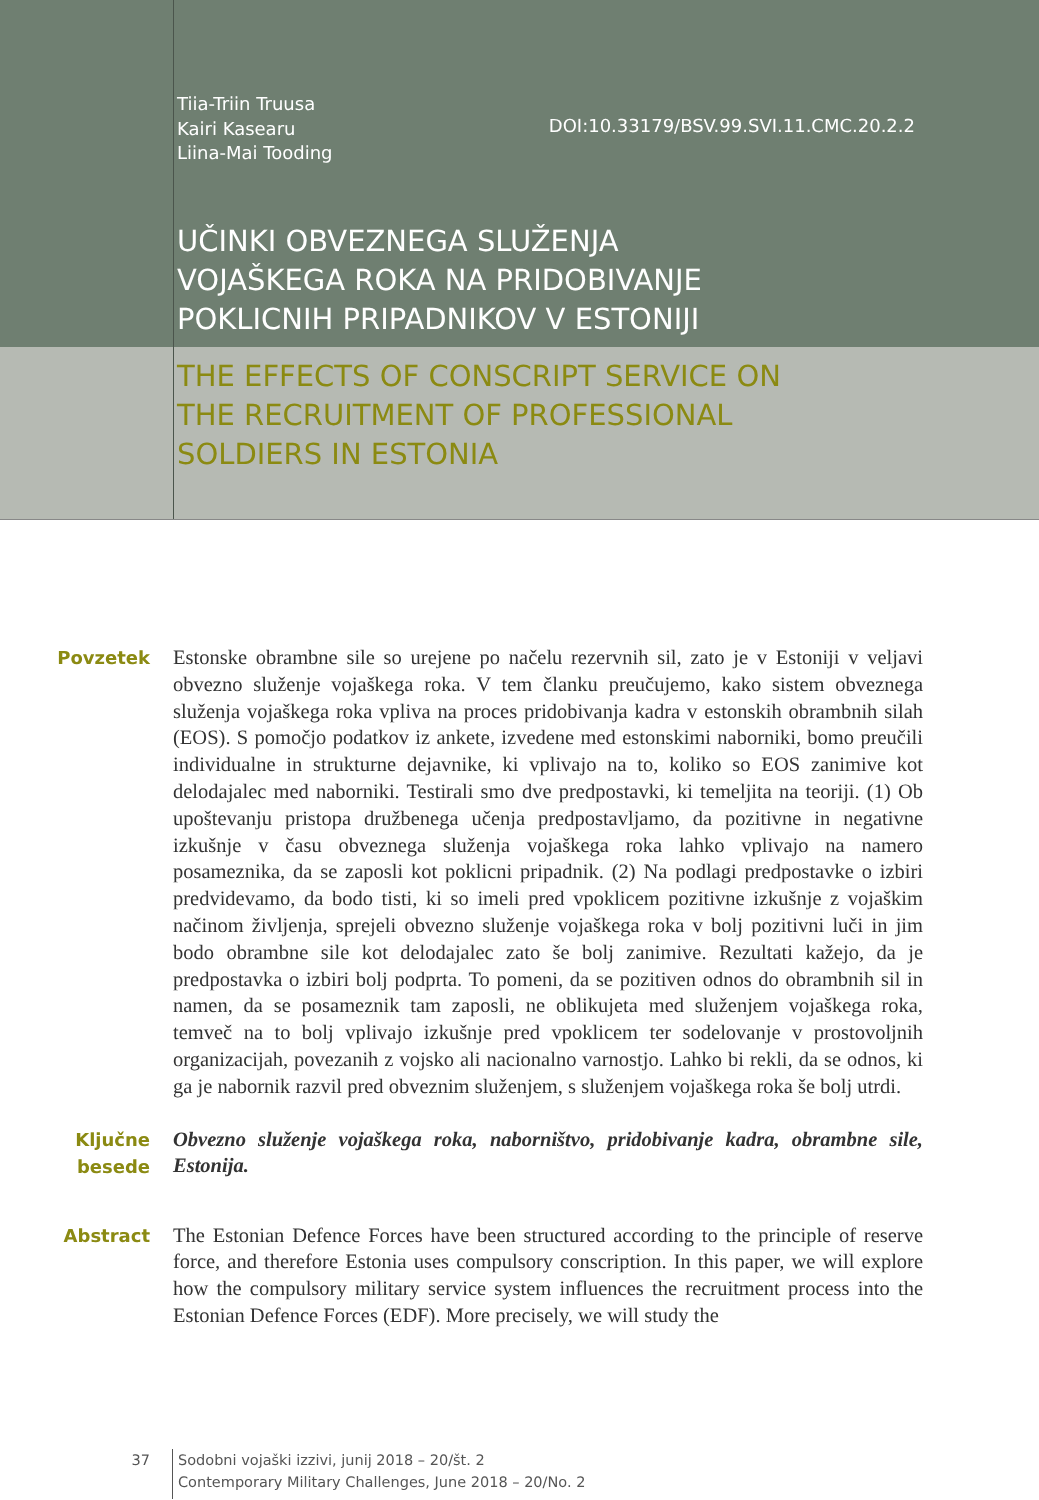Tiia-Triin Truusa
Kairi Kasearu
Liina-Mai Tooding
DOI:10.33179/BSV.99.SVI.11.CMC.20.2.2
UČINKI OBVEZNEGA SLUŽENJA
VOJAŠKEGA ROKA NA PRIDOBIVANJE
POKLICNIH PRIPADNIKOV V ESTONIJI
THE EFFECTS OF CONSCRIPT SERVICE ON
THE RECRUITMENT OF PROFESSIONAL
SOLDIERS IN ESTONIA
Povzetek
Estonske obrambne sile so urejene po načelu rezervnih sil, zato je v Estoniji v veljavi obvezno služenje vojaškega roka. V tem članku preučujemo, kako sistem obveznega služenja vojaškega roka vpliva na proces pridobivanja kadra v estonskih obrambnih silah (EOS). S pomočjo podatkov iz ankete, izvedene med estonskimi naborniki, bomo preučili individualne in strukturne dejavnike, ki vplivajo na to, koliko so EOS zanimive kot delodajalec med naborniki. Testirali smo dve predpostavki, ki temeljita na teoriji. (1) Ob upoštevanju pristopa družbenega učenja predpostavljamo, da pozitivne in negativne izkušnje v času obveznega služenja vojaškega roka lahko vplivajo na namero posameznika, da se zaposli kot poklicni pripadnik. (2) Na podlagi predpostavke o izbiri predvidevamo, da bodo tisti, ki so imeli pred vpoklicem pozitivne izkušnje z vojaškim načinom življenja, sprejeli obvezno služenje vojaškega roka v bolj pozitivni luči in jim bodo obrambne sile kot delodajalec zato še bolj zanimive. Rezultati kažejo, da je predpostavka o izbiri bolj podprta. To pomeni, da se pozitiven odnos do obrambnih sil in namen, da se posameznik tam zaposli, ne oblikujeta med služenjem vojaškega roka, temveč na to bolj vplivajo izkušnje pred vpoklicem ter sodelovanje v prostovoljnih organizacijah, povezanih z vojsko ali nacionalno varnostjo. Lahko bi rekli, da se odnos, ki ga je nabornik razvil pred obveznim služenjem, s služenjem vojaškega roka še bolj utrdi.
Ključne
besede
Obvezno služenje vojaškega roka, naborništvo, pridobivanje kadra, obrambne sile, Estonija.
Abstract
The Estonian Defence Forces have been structured according to the principle of reserve force, and therefore Estonia uses compulsory conscription. In this paper, we will explore how the compulsory military service system influences the recruitment process into the Estonian Defence Forces (EDF). More precisely, we will study the
37
Sodobni vojaški izzivi, junij 2018 – 20/št. 2
Contemporary Military Challenges, June 2018 – 20/No. 2